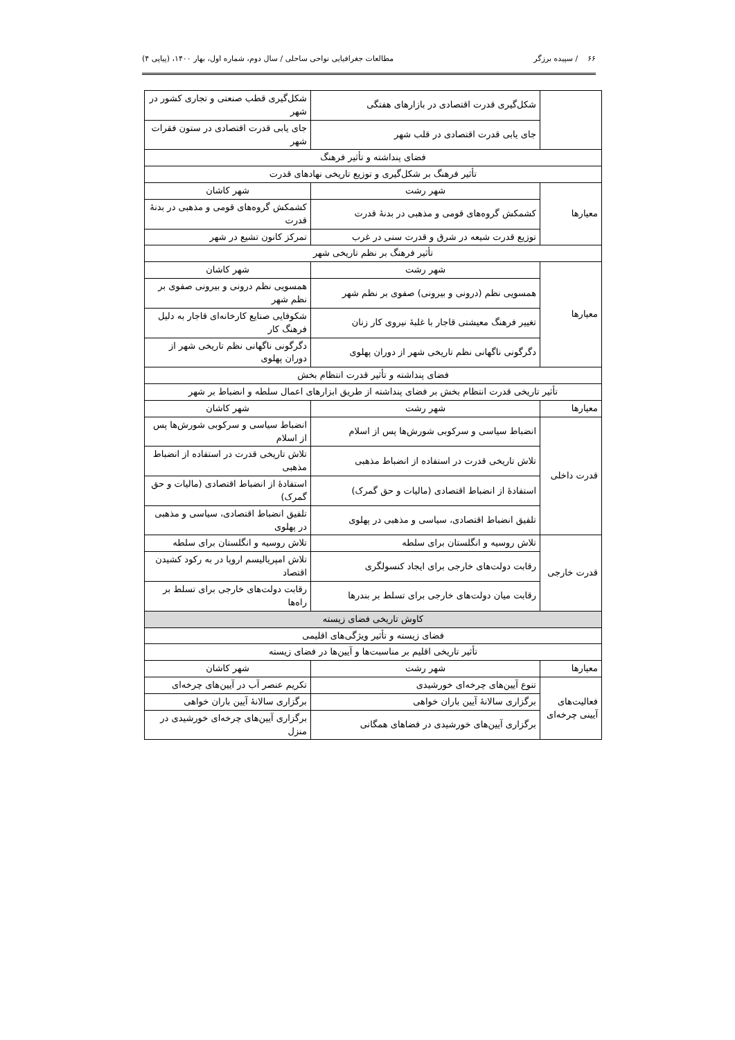۶۶ / سپیده برزگر مطالعات جغرافیایی نواحی ساحلی / سال دوم، شماره اول، بهار ۱۴۰۰، (پیاپی ۴)
| | شکل‌گیری قدرت اقتصادی در بازارهای هفتگی | شکل‌گیری قطب صنعتی و تجاری کشور در شهر |
| | جای یابی قدرت اقتصادی در قلب شهر | جای یابی قدرت اقتصادی در ستون فقرات شهر |
| فضای پنداشته و تأثیر فرهنگ | | |
| تأثیر فرهنگ بر شکل‌گیری و توزیع تاریخی نهادهای قدرت | | |
| معیارها | شهر رشت | شهر کاشان |
| | کشمکش گروه‌های قومی و مذهبی در بدنهٔ قدرت | کشمکش گروه‌های قومی و مذهبی در بدنهٔ قدرت |
| | توزیع قدرت شیعه در شرق و قدرت سنی در غرب | تمرکز کانون تشیع در شهر |
| تأثیر فرهنگ بر نظم تاریخی شهر | | |
| معیارها | شهر رشت | شهر کاشان |
| | همسویی نظم (درونی و بیرونی) صفوی بر نظم شهر | همسویی نظم درونی و بیرونی صفوی بر نظم شهر |
| | تغییر فرهنگ معیشتی قاجار با غلبهٔ نیروی کار زنان | شکوفایی صنایع کارخانه‌ای قاجار به دلیل فرهنگ کار |
| | دگرگونی ناگهانی نظم تاریخی شهر از دوران پهلوی | دگرگونی ناگهانی نظم تاریخی شهر از دوران پهلوی |
| فضای پنداشته و تأثیر قدرت انتظام بخش | | |
| تأثیر تاریخی قدرت انتظام بخش بر فضای پنداشته از طریق ابزارهای اعمال سلطه و انضباط بر شهر | | |
| معیارها | شهر رشت | شهر کاشان |
| قدرت داخلی | انضباط سیاسی و سرکوبی شورش‌ها پس از اسلام | انضباط سیاسی و سرکوبی شورش‌ها پس از اسلام |
| | تلاش تاریخی قدرت در استفاده از انضباط مذهبی | تلاش تاریخی قدرت در استفاده از انضباط مذهبی |
| | استفادهٔ از انضباط اقتصادی (مالیات و حق گمرک) | استفادهٔ از انضباط اقتصادی (مالیات و حق گمرک) |
| | تلفیق انضباط اقتصادی، سیاسی و مذهبی در پهلوی | تلفیق انضباط اقتصادی، سیاسی و مذهبی در پهلوی |
| قدرت خارجی | تلاش روسیه و انگلستان برای سلطه | تلاش روسیه و انگلستان برای سلطه |
| | رقابت دولت‌های خارجی برای ایجاد کنسولگری | تلاش امپریالیسم اروپا در به رکود کشیدن اقتصاد |
| | رقابت میان دولت‌های خارجی برای تسلط بر بندرها | رقابت دولت‌های خارجی برای تسلط بر راه‌ها |
| کاوش تاریخی فضای زیسته | | |
| فضای زیسته و تأثیر ویژگی‌های اقلیمی | | |
| تأثیر تاریخی اقلیم بر مناسبت‌ها و آیین‌ها در فضای زیسته | | |
| معیارها | شهر رشت | شهر کاشان |
| فعالیت‌های آیینی چرخه‌ای | تنوع آیین‌های چرخه‌ای خورشیدی | تکریم عنصر آب در آیین‌های چرخه‌ای |
| | برگزاری سالانهٔ آیین باران خواهی | برگزاری سالانهٔ آیین باران خواهی |
| | برگزاری آیین‌های خورشیدی در فضاهای همگانی | برگزاری آیین‌های چرخه‌ای خورشیدی در منزل |